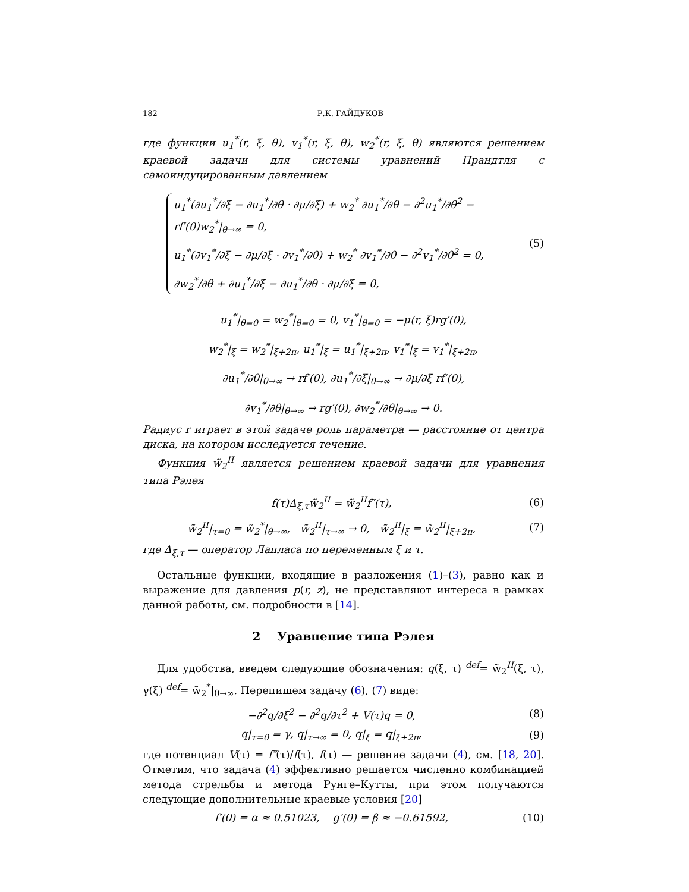182 Р.К. ГАЙДУКОВ
где функции u<sub>1</sub><sup>*</sup>(r, ξ, θ), v<sub>1</sub><sup>*</sup>(r, ξ, θ), w<sub>2</sub><sup>*</sup>(r, ξ, θ) являются решением краевой задачи для системы уравнений Прандтля с самоиндуцированным давлением
u<sub>1</sub><sup>*</sup>(∂u<sub>1</sub><sup>*</sup>/∂ξ − ∂u<sub>1</sub><sup>*</sup>/∂θ · ∂μ/∂ξ) + w<sub>2</sub><sup>*</sup> ∂u<sub>1</sub><sup>*</sup>/∂θ − ∂<sup>2</sup>u<sub>1</sub><sup>*</sup>/∂θ<sup>2</sup> − rf′(0)w<sub>2</sub><sup>*</sup>|<sub>θ→∞</sub> = 0,
u<sub>1</sub><sup>*</sup>(∂v<sub>1</sub><sup>*</sup>/∂ξ − ∂μ/∂ξ · ∂v<sub>1</sub><sup>*</sup>/∂θ) + w<sub>2</sub><sup>*</sup> ∂v<sub>1</sub><sup>*</sup>/∂θ − ∂<sup>2</sup>v<sub>1</sub><sup>*</sup>/∂θ<sup>2</sup> = 0,
∂w<sub>2</sub><sup>*</sup>/∂θ + ∂u<sub>1</sub><sup>*</sup>/∂ξ − ∂u<sub>1</sub><sup>*</sup>/∂θ · ∂μ/∂ξ = 0,
(5)
u<sub>1</sub><sup>*</sup>|<sub>θ=0</sub> = w<sub>2</sub><sup>*</sup>|<sub>θ=0</sub> = 0, v<sub>1</sub><sup>*</sup>|<sub>θ=0</sub> = −μ(r, ξ)rg′(0),
w<sub>2</sub><sup>*</sup>|<sub>ξ</sub> = w<sub>2</sub><sup>*</sup>|<sub>ξ+2π</sub>, u<sub>1</sub><sup>*</sup>|<sub>ξ</sub> = u<sub>1</sub><sup>*</sup>|<sub>ξ+2π</sub>, v<sub>1</sub><sup>*</sup>|<sub>ξ</sub> = v<sub>1</sub><sup>*</sup>|<sub>ξ+2π</sub>,
∂u<sub>1</sub><sup>*</sup>/∂θ|<sub>θ→∞</sub> → rf′(0), ∂u<sub>1</sub><sup>*</sup>/∂ξ|<sub>θ→∞</sub> → ∂μ/∂ξ rf′(0),
∂v<sub>1</sub><sup>*</sup>/∂θ|<sub>θ→∞</sub> → rg′(0), ∂w<sub>2</sub><sup>*</sup>/∂θ|<sub>θ→∞</sub> → 0.
Радиус r играет в этой задаче роль параметра — расстояние от центра диска, на котором исследуется течение.
Функция w̃<sub>2</sub><sup>II</sup> является решением краевой задачи для уравнения типа Рэлея
f(τ)Δ<sub>ξ,τ</sub>w̃<sub>2</sub><sup>II</sup> = w̃<sub>2</sub><sup>II</sup>f″(τ), (6)
w̃<sub>2</sub><sup>II</sup>|<sub>τ=0</sub> = w̃<sub>2</sub><sup>*</sup>|<sub>θ→∞</sub>, w̃<sub>2</sub><sup>II</sup>|<sub>τ→∞</sub> → 0, w̃<sub>2</sub><sup>II</sup>|<sub>ξ</sub> = w̃<sub>2</sub><sup>II</sup>|<sub>ξ+2π</sub>,
(7)
где Δ<sub>ξ,τ</sub> — оператор Лапласа по переменным ξ и τ.
Остальные функции, входящие в разложения (1)–(3), равно как и выражение для давления p(r, z), не представляют интереса в рамках данной работы, см. подробности в [14].
2 Уравнение типа Рэлея
Для удобства, введем следующие обозначения: q(ξ, τ) <sup>def</sup>= w̃<sub>2</sub><sup>II</sup>(ξ, τ), γ(ξ) <sup>def</sup>= w̃<sub>2</sub><sup>*</sup>|<sub>θ→∞</sub>. Перепишем задачу (6), (7) виде:
−∂<sup>2</sup>q/∂ξ<sup>2</sup> − ∂<sup>2</sup>q/∂τ<sup>2</sup> + V(τ)q = 0,
(8)
q|<sub>τ=0</sub> = γ, q|<sub>τ→∞</sub> = 0, q|<sub>ξ</sub> = q|<sub>ξ+2π</sub>,
(9)
где потенциал V(τ) = f″(τ)/f(τ), f(τ) — решение задачи (4), см. [18, 20]. Отметим, что задача (4) эффективно решается численно комбинацией метода стрельбы и метода Рунге–Кутты, при этом получаются следующие дополнительные краевые условия [20]
f′(0) = α ≈ 0.51023, g′(0) = β ≈ −0.61592,
(10)